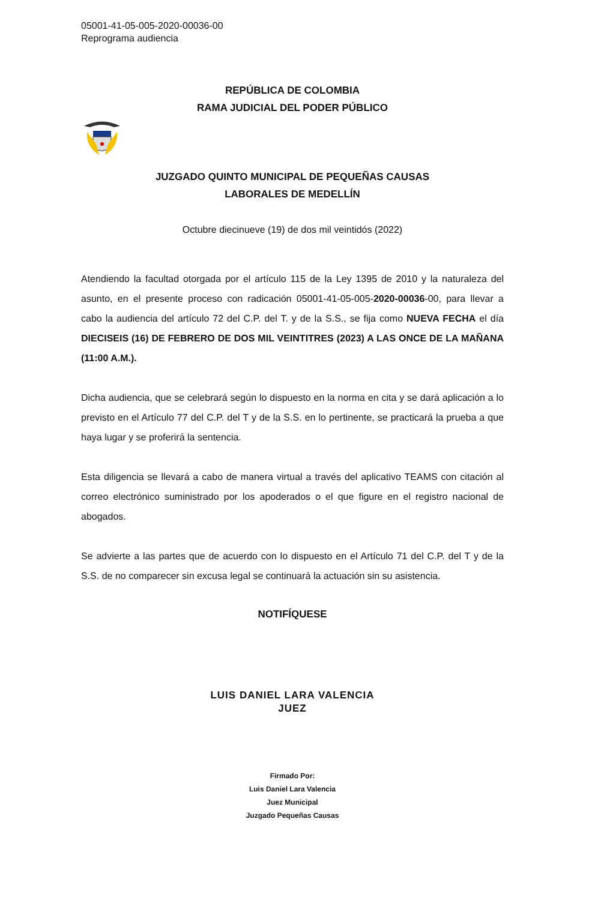05001-41-05-005-2020-00036-00
Reprograma audiencia
REPÚBLICA DE COLOMBIA
RAMA JUDICIAL DEL PODER PÚBLICO
JUZGADO QUINTO MUNICIPAL DE PEQUEÑAS CAUSAS
LABORALES DE MEDELLÍN
Octubre diecinueve (19) de dos mil veintidós (2022)
Atendiendo la facultad otorgada por el artículo 115 de la Ley 1395 de 2010 y la naturaleza del asunto, en el presente proceso con radicación 05001-41-05-005-2020-00036-00, para llevar a cabo la audiencia del artículo 72 del C.P. del T. y de la S.S., se fija como NUEVA FECHA el día DIECISEIS (16) DE FEBRERO DE DOS MIL VEINTITRES (2023) A LAS ONCE DE LA MAÑANA (11:00 A.M.).
Dicha audiencia, que se celebrará según lo dispuesto en la norma en cita y se dará aplicación a lo previsto en el Artículo 77 del C.P. del T y de la S.S. en lo pertinente, se practicará la prueba a que haya lugar y se proferirá la sentencia.
Esta diligencia se llevará a cabo de manera virtual a través del aplicativo TEAMS con citación al correo electrónico suministrado por los apoderados o el que figure en el registro nacional de abogados.
Se advierte a las partes que de acuerdo con lo dispuesto en el Artículo 71 del C.P. del T y de la S.S. de no comparecer sin excusa legal se continuará la actuación sin su asistencia.
NOTIFÍQUESE
LUIS DANIEL LARA VALENCIA
JUEZ
Firmado Por:
Luis Daniel Lara Valencia
Juez Municipal
Juzgado Pequeñas Causas